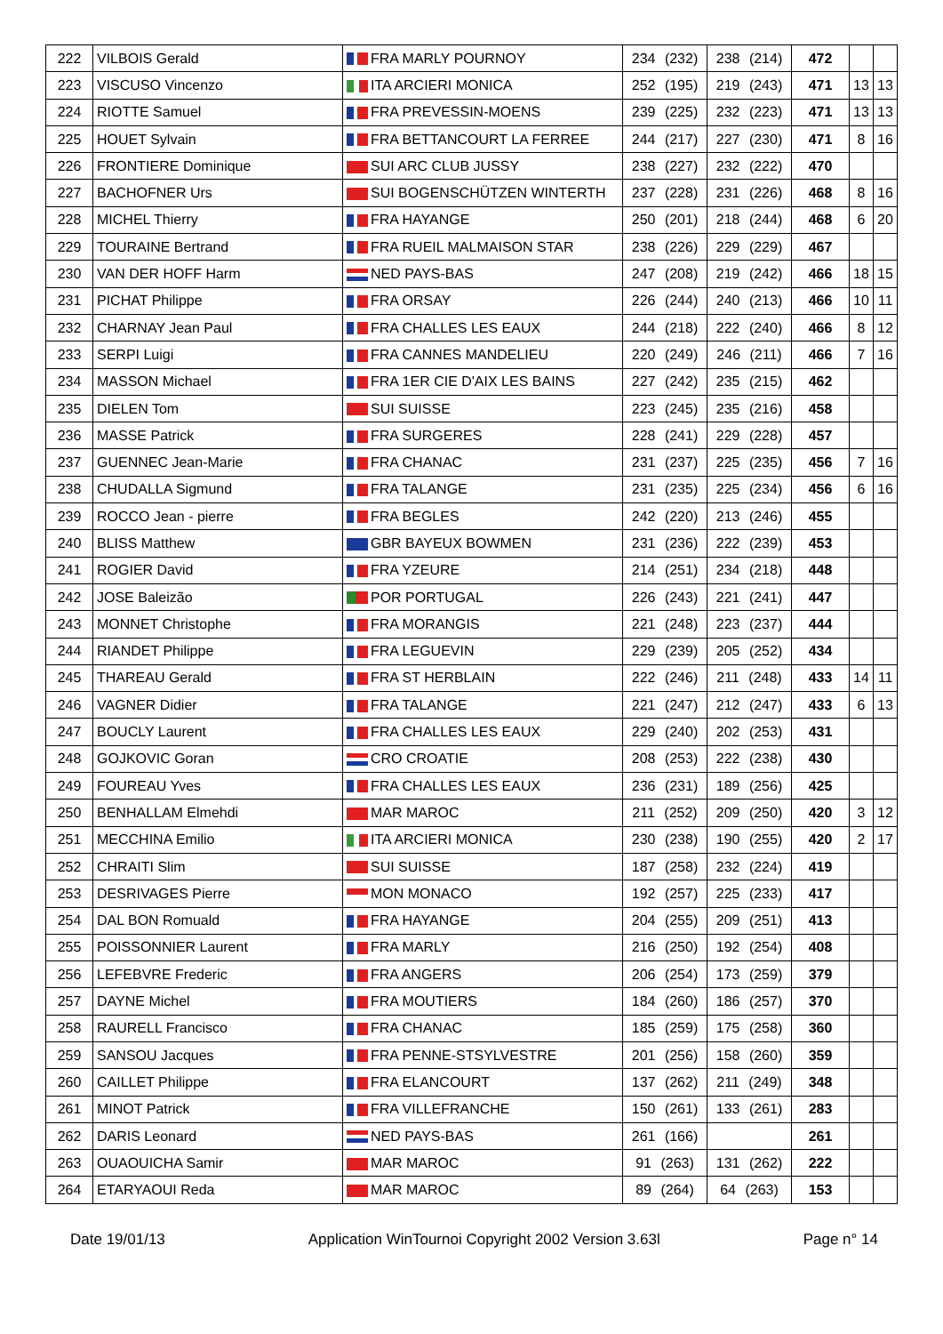| 222 | VILBOIS Gerald | FRA MARLY POURNOY | 234 (232) | 238 (214) | 472 | | |
| 223 | VISCUSO Vincenzo | ITA ARCIERI MONICA | 252 (195) | 219 (243) | 471 | 13 | 13 |
| 224 | RIOTTE Samuel | FRA PREVESSIN-MOENS | 239 (225) | 232 (223) | 471 | 13 | 13 |
| 225 | HOUET Sylvain | FRA BETTANCOURT LA FERREE | 244 (217) | 227 (230) | 471 | 8 | 16 |
| 226 | FRONTIERE Dominique | SUI ARC CLUB JUSSY | 238 (227) | 232 (222) | 470 | | |
| 227 | BACHOFNER Urs | SUI BOGENSCHÜTZEN WINTERTH | 237 (228) | 231 (226) | 468 | 8 | 16 |
| 228 | MICHEL Thierry | FRA HAYANGE | 250 (201) | 218 (244) | 468 | 6 | 20 |
| 229 | TOURAINE Bertrand | FRA RUEIL MALMAISON STAR | 238 (226) | 229 (229) | 467 | | |
| 230 | VAN DER HOFF Harm | NED PAYS-BAS | 247 (208) | 219 (242) | 466 | 18 | 15 |
| 231 | PICHAT Philippe | FRA ORSAY | 226 (244) | 240 (213) | 466 | 10 | 11 |
| 232 | CHARNAY Jean Paul | FRA CHALLES LES EAUX | 244 (218) | 222 (240) | 466 | 8 | 12 |
| 233 | SERPI Luigi | FRA CANNES MANDELIEU | 220 (249) | 246 (211) | 466 | 7 | 16 |
| 234 | MASSON Michael | FRA 1ER CIE D'AIX LES BAINS | 227 (242) | 235 (215) | 462 | | |
| 235 | DIELEN Tom | SUI SUISSE | 223 (245) | 235 (216) | 458 | | |
| 236 | MASSE Patrick | FRA SURGERES | 228 (241) | 229 (228) | 457 | | |
| 237 | GUENNEC Jean-Marie | FRA CHANAC | 231 (237) | 225 (235) | 456 | 7 | 16 |
| 238 | CHUDALLA Sigmund | FRA TALANGE | 231 (235) | 225 (234) | 456 | 6 | 16 |
| 239 | ROCCO Jean - pierre | FRA BEGLES | 242 (220) | 213 (246) | 455 | | |
| 240 | BLISS Matthew | GBR BAYEUX BOWMEN | 231 (236) | 222 (239) | 453 | | |
| 241 | ROGIER David | FRA YZEURE | 214 (251) | 234 (218) | 448 | | |
| 242 | JOSE Baleizão | POR PORTUGAL | 226 (243) | 221 (241) | 447 | | |
| 243 | MONNET Christophe | FRA MORANGIS | 221 (248) | 223 (237) | 444 | | |
| 244 | RIANDET Philippe | FRA LEGUEVIN | 229 (239) | 205 (252) | 434 | | |
| 245 | THAREAU Gerald | FRA ST HERBLAIN | 222 (246) | 211 (248) | 433 | 14 | 11 |
| 246 | VAGNER Didier | FRA TALANGE | 221 (247) | 212 (247) | 433 | 6 | 13 |
| 247 | BOUCLY Laurent | FRA CHALLES LES EAUX | 229 (240) | 202 (253) | 431 | | |
| 248 | GOJKOVIC Goran | CRO CROATIE | 208 (253) | 222 (238) | 430 | | |
| 249 | FOUREAU Yves | FRA CHALLES LES EAUX | 236 (231) | 189 (256) | 425 | | |
| 250 | BENHALLAM Elmehdi | MAR MAROC | 211 (252) | 209 (250) | 420 | 3 | 12 |
| 251 | MECCHINA Emilio | ITA ARCIERI MONICA | 230 (238) | 190 (255) | 420 | 2 | 17 |
| 252 | CHRAITI Slim | SUI SUISSE | 187 (258) | 232 (224) | 419 | | |
| 253 | DESRIVAGES Pierre | MON MONACO | 192 (257) | 225 (233) | 417 | | |
| 254 | DAL BON Romuald | FRA HAYANGE | 204 (255) | 209 (251) | 413 | | |
| 255 | POISSONNIER Laurent | FRA MARLY | 216 (250) | 192 (254) | 408 | | |
| 256 | LEFEBVRE Frederic | FRA ANGERS | 206 (254) | 173 (259) | 379 | | |
| 257 | DAYNE Michel | FRA MOUTIERS | 184 (260) | 186 (257) | 370 | | |
| 258 | RAURELL Francisco | FRA CHANAC | 185 (259) | 175 (258) | 360 | | |
| 259 | SANSOU Jacques | FRA PENNE-STSYLVESTRE | 201 (256) | 158 (260) | 359 | | |
| 260 | CAILLET Philippe | FRA ELANCOURT | 137 (262) | 211 (249) | 348 | | |
| 261 | MINOT Patrick | FRA VILLEFRANCHE | 150 (261) | 133 (261) | 283 | | |
| 262 | DARIS Leonard | NED PAYS-BAS | 261 (166) | | 261 | | |
| 263 | OUAOUICHA Samir | MAR MAROC | 91 (263) | 131 (262) | 222 | | |
| 264 | ETARYAOUI Reda | MAR MAROC | 89 (264) | 64 (263) | 153 | | |
Date 19/01/13 Application WinTournoi Copyright 2002 Version 3.63l Page n° 14